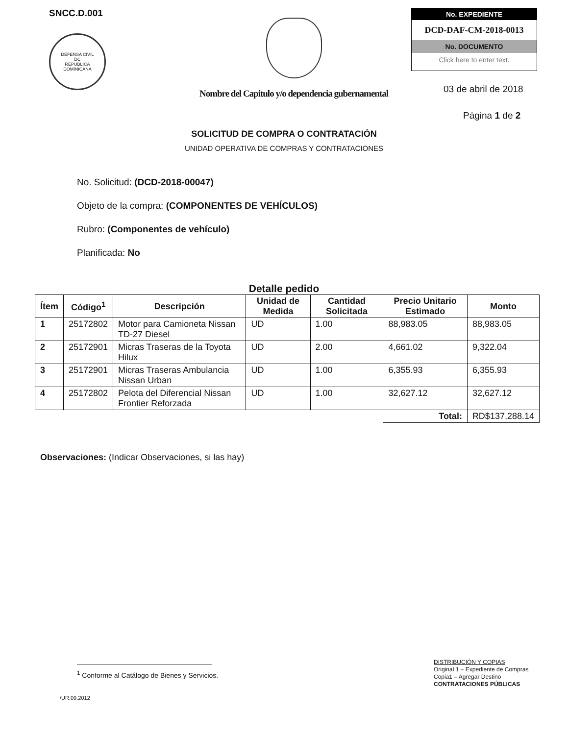SNCC.D.001
DEFENSA CIVIL
DC
REPUBLICA DOMINICANA
Nombre del Capitulo y/o dependencia gubernamental
No. EXPEDIENTE
DCD-DAF-CM-2018-0013
No. DOCUMENTO
Click here to enter text.
03 de abril de 2018
Página 1 de 2
SOLICITUD DE COMPRA O CONTRATACIÓN
UNIDAD OPERATIVA DE COMPRAS Y CONTRATACIONES
No. Solicitud: (DCD-2018-00047)
Objeto de la compra: (COMPONENTES DE VEHÍCULOS)
Rubro: (Componentes de vehículo)
Planificada: No
Detalle pedido
| Ítem | Código<sup>1</sup> | Descripción | Unidad de Medida | Cantidad Solicitada | Precio Unitario Estimado | Monto |
| --- | --- | --- | --- | --- | --- | --- |
| 1 | 25172802 | Motor para Camioneta Nissan TD-27 Diesel | UD | 1.00 | 88,983.05 | 88,983.05 |
| 2 | 25172901 | Micras Traseras de la Toyota Hilux | UD | 2.00 | 4,661.02 | 9,322.04 |
| 3 | 25172901 | Micras Traseras Ambulancia Nissan Urban | UD | 1.00 | 6,355.93 | 6,355.93 |
| 4 | 25172802 | Pelota del Diferencial Nissan Frontier Reforzada | UD | 1.00 | 32,627.12 | 32,627.12 |
| | | | | | Total: | RD$137,288.14 |
Observaciones: (Indicar Observaciones, si las hay)
<sup>1</sup> Conforme al Catálogo de Bienes y Servicios.
DISTRIBUCIÓN Y COPIAS
Original 1 – Expediente de Compras
Copia1 – Agregar Destino
CONTRATACIONES PÚBLICAS
/UR.09.2012